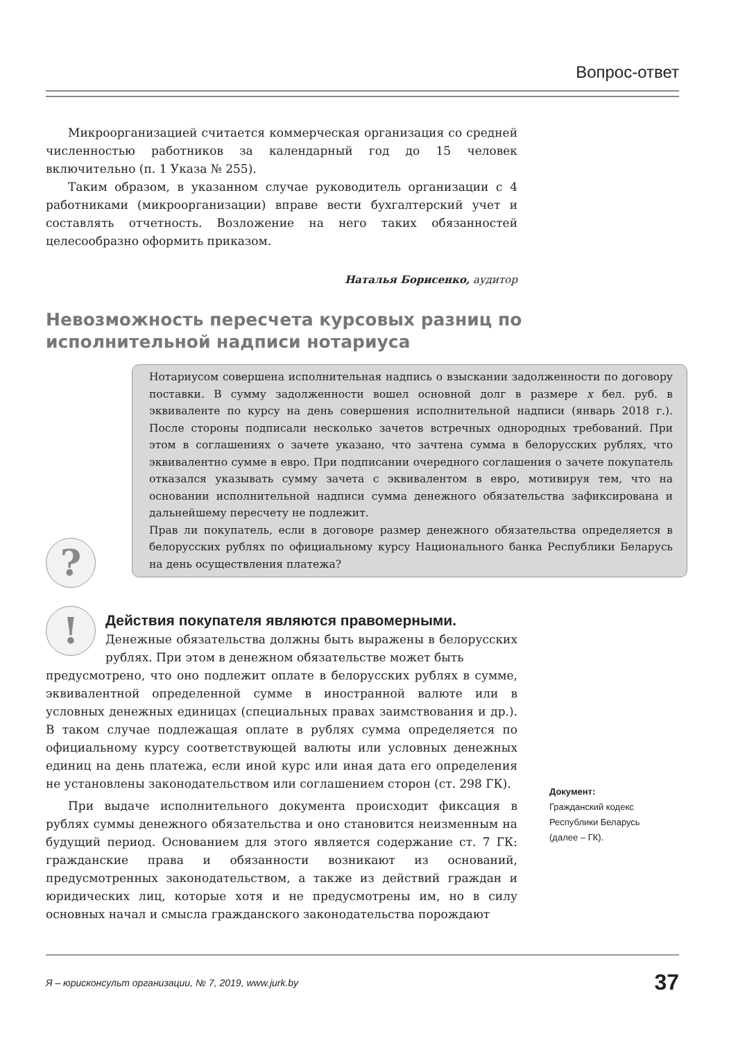Вопрос-ответ
Микроорганизацией считается коммерческая организация со средней численностью работников за календарный год до 15 человек включительно (п. 1 Указа № 255).
Таким образом, в указанном случае руководитель организации с 4 работниками (микроорганизации) вправе вести бухгалтерский учет и составлять отчетность. Возложение на него таких обязанностей целесообразно оформить приказом.
Наталья Борисенко, аудитор
Невозможность пересчета курсовых разниц по исполнительной надписи нотариуса
Нотариусом совершена исполнительная надпись о взыскании задолженности по договору поставки. В сумму задолженности вошел основной долг в размере x бел. руб. в эквиваленте по курсу на день совершения исполнительной надписи (январь 2018 г.). После стороны подписали несколько зачетов встречных однородных требований. При этом в соглашениях о зачете указано, что зачтена сумма в белорусских рублях, что эквивалентно сумме в евро. При подписании очередного соглашения о зачете покупатель отказался указывать сумму зачета с эквивалентом в евро, мотивируя тем, что на основании исполнительной надписи сумма денежного обязательства зафиксирована и дальнейшему пересчету не подлежит.
Прав ли покупатель, если в договоре размер денежного обязательства определяется в белорусских рублях по официальному курсу Национального банка Республики Беларусь на день осуществления платежа?
?
!
Действия покупателя являются правомерными.
Денежные обязательства должны быть выражены в белорусских рублях. При этом в денежном обязательстве может быть
предусмотрено, что оно подлежит оплате в белорусских рублях в сумме, эквивалентной определенной сумме в иностранной валюте или в условных денежных единицах (специальных правах заимствования и др.). В таком случае подлежащая оплате в рублях сумма определяется по официальному курсу соответствующей валюты или условных денежных единиц на день платежа, если иной курс или иная дата его определения не установлены законодательством или соглашением сторон (ст. 298 ГК).
При выдаче исполнительного документа происходит фиксация в рублях суммы денежного обязательства и оно становится неизменным на будущий период. Основанием для этого является содержание ст. 7 ГК: гражданские права и обязанности возникают из оснований, предусмотренных законодательством, а также из действий граждан и юридических лиц, которые хотя и не предусмотрены им, но в силу основных начал и смысла гражданского законодательства порождают
Документ:
Гражданский кодекс Республики Беларусь (далее – ГК).
Я – юрисконсульт организации, № 7, 2019, www.jurk.by 37